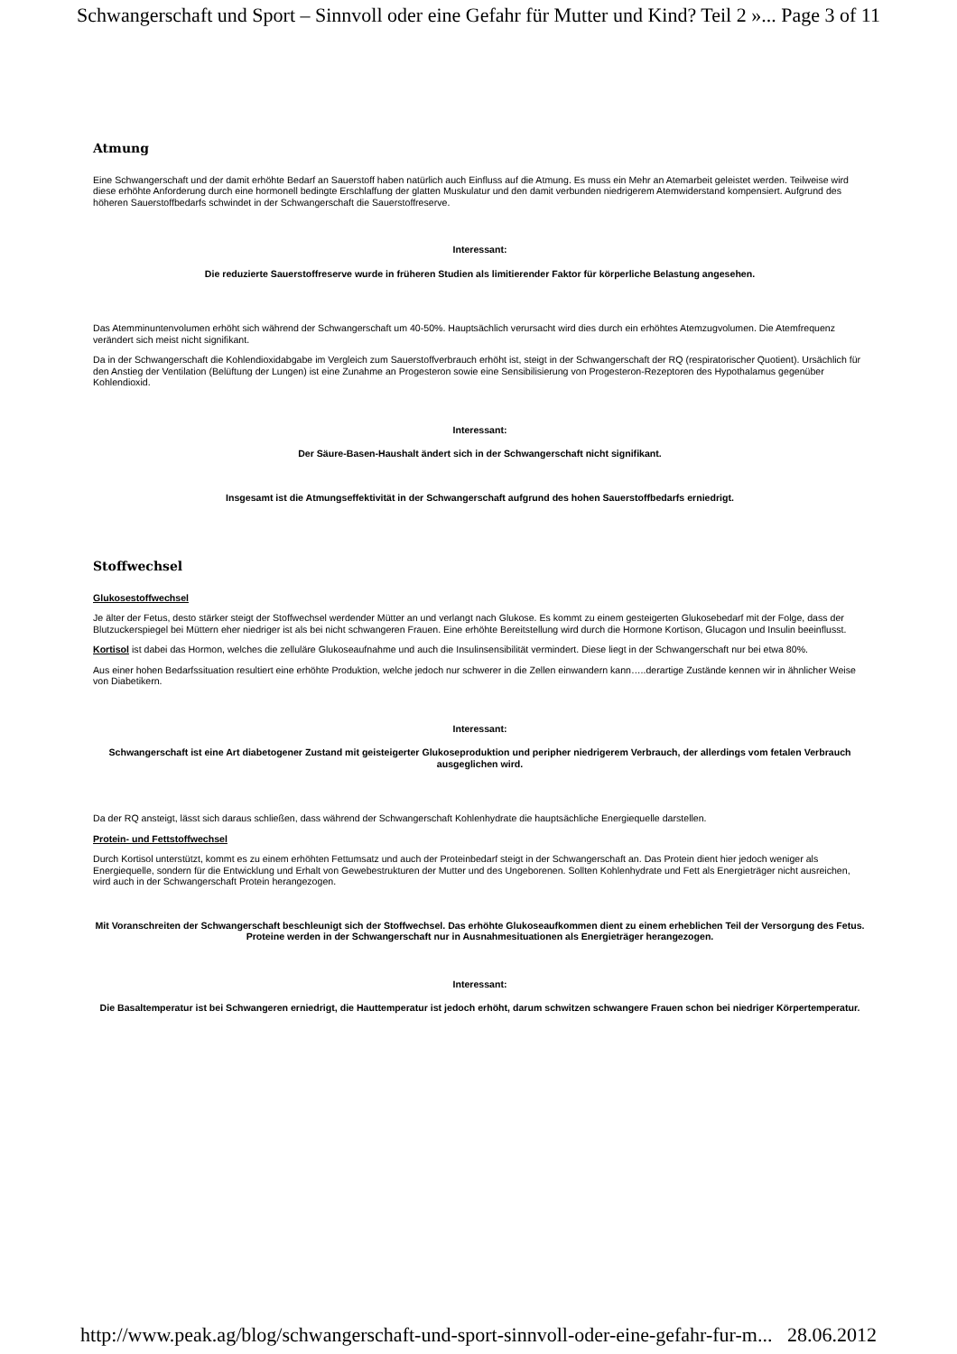Schwangerschaft und Sport – Sinnvoll oder eine Gefahr für Mutter und Kind? Teil 2 »... Page 3 of 11
Atmung
Eine Schwangerschaft und der damit erhöhte Bedarf an Sauerstoff haben natürlich auch Einfluss auf die Atmung. Es muss ein Mehr an Atemarbeit geleistet werden. Teilweise wird diese erhöhte Anforderung durch eine hormonell bedingte Erschlaffung der glatten Muskulatur und den damit verbunden niedrigerem Atemwiderstand kompensiert. Aufgrund des höheren Sauerstoffbedarfs schwindet in der Schwangerschaft die Sauerstoffreserve.
Interessant:
Die reduzierte Sauerstoffreserve wurde in früheren Studien als limitierender Faktor für körperliche Belastung angesehen.
Das Atemminuntenvolumen erhöht sich während der Schwangerschaft um 40-50%. Hauptsächlich verursacht wird dies durch ein erhöhtes Atemzugvolumen. Die Atemfrequenz verändert sich meist nicht signifikant.
Da in der Schwangerschaft die Kohlendioxidabgabe im Vergleich zum Sauerstoffverbrauch erhöht ist, steigt in der Schwangerschaft der RQ (respiratorischer Quotient). Ursächlich für den Anstieg der Ventilation (Belüftung der Lungen) ist eine Zunahme an Progesteron sowie eine Sensibilisierung von Progesteron-Rezeptoren des Hypothalamus gegenüber Kohlendioxid.
Interessant:
Der Säure-Basen-Haushalt ändert sich in der Schwangerschaft nicht signifikant.
Insgesamt ist die Atmungseffektivität in der Schwangerschaft aufgrund des hohen Sauerstoffbedarfs erniedrigt.
Stoffwechsel
Glukosestoffwechsel
Je älter der Fetus, desto stärker steigt der Stoffwechsel werdender Mütter an und verlangt nach Glukose. Es kommt zu einem gesteigerten Glukosebedarf mit der Folge, dass der Blutzuckerspiegel bei Müttern eher niedriger ist als bei nicht schwangeren Frauen. Eine erhöhte Bereitstellung wird durch die Hormone Kortison, Glucagon und Insulin beeinflusst.
Kortisol ist dabei das Hormon, welches die zelluläre Glukoseaufnahme und auch die Insulinsensibilität vermindert. Diese liegt in der Schwangerschaft nur bei etwa 80%.
Aus einer hohen Bedarfssituation resultiert eine erhöhte Produktion, welche jedoch nur schwerer in die Zellen einwandern kann…..derartige Zustände kennen wir in ähnlicher Weise von Diabetikern.
Interessant:
Schwangerschaft ist eine Art diabetogener Zustand mit geisteigerter Glukoseproduktion und peripher niedrigerem Verbrauch, der allerdings vom fetalen Verbrauch ausgeglichen wird.
Da der RQ ansteigt, lässt sich daraus schließen, dass während der Schwangerschaft Kohlenhydrate die hauptsächliche Energiequelle darstellen.
Protein- und Fettstoffwechsel
Durch Kortisol unterstützt, kommt es zu einem erhöhten Fettumsatz und auch der Proteinbedarf steigt in der Schwangerschaft an. Das Protein dient hier jedoch weniger als Energiequelle, sondern für die Entwicklung und Erhalt von Gewebestrukturen der Mutter und des Ungeborenen. Sollten Kohlenhydrate und Fett als Energieträger nicht ausreichen, wird auch in der Schwangerschaft Protein herangezogen.
Mit Voranschreiten der Schwangerschaft beschleunigt sich der Stoffwechsel. Das erhöhte Glukoseaufkommen dient zu einem erheblichen Teil der Versorgung des Fetus. Proteine werden in der Schwangerschaft nur in Ausnahmesituationen als Energieträger herangezogen.
Interessant:
Die Basaltemperatur ist bei Schwangeren erniedrigt, die Hauttemperatur ist jedoch erhöht, darum schwitzen schwangere Frauen schon bei niedriger Körpertemperatur.
http://www.peak.ag/blog/schwangerschaft-und-sport-sinnvoll-oder-eine-gefahr-fur-m... 28.06.2012